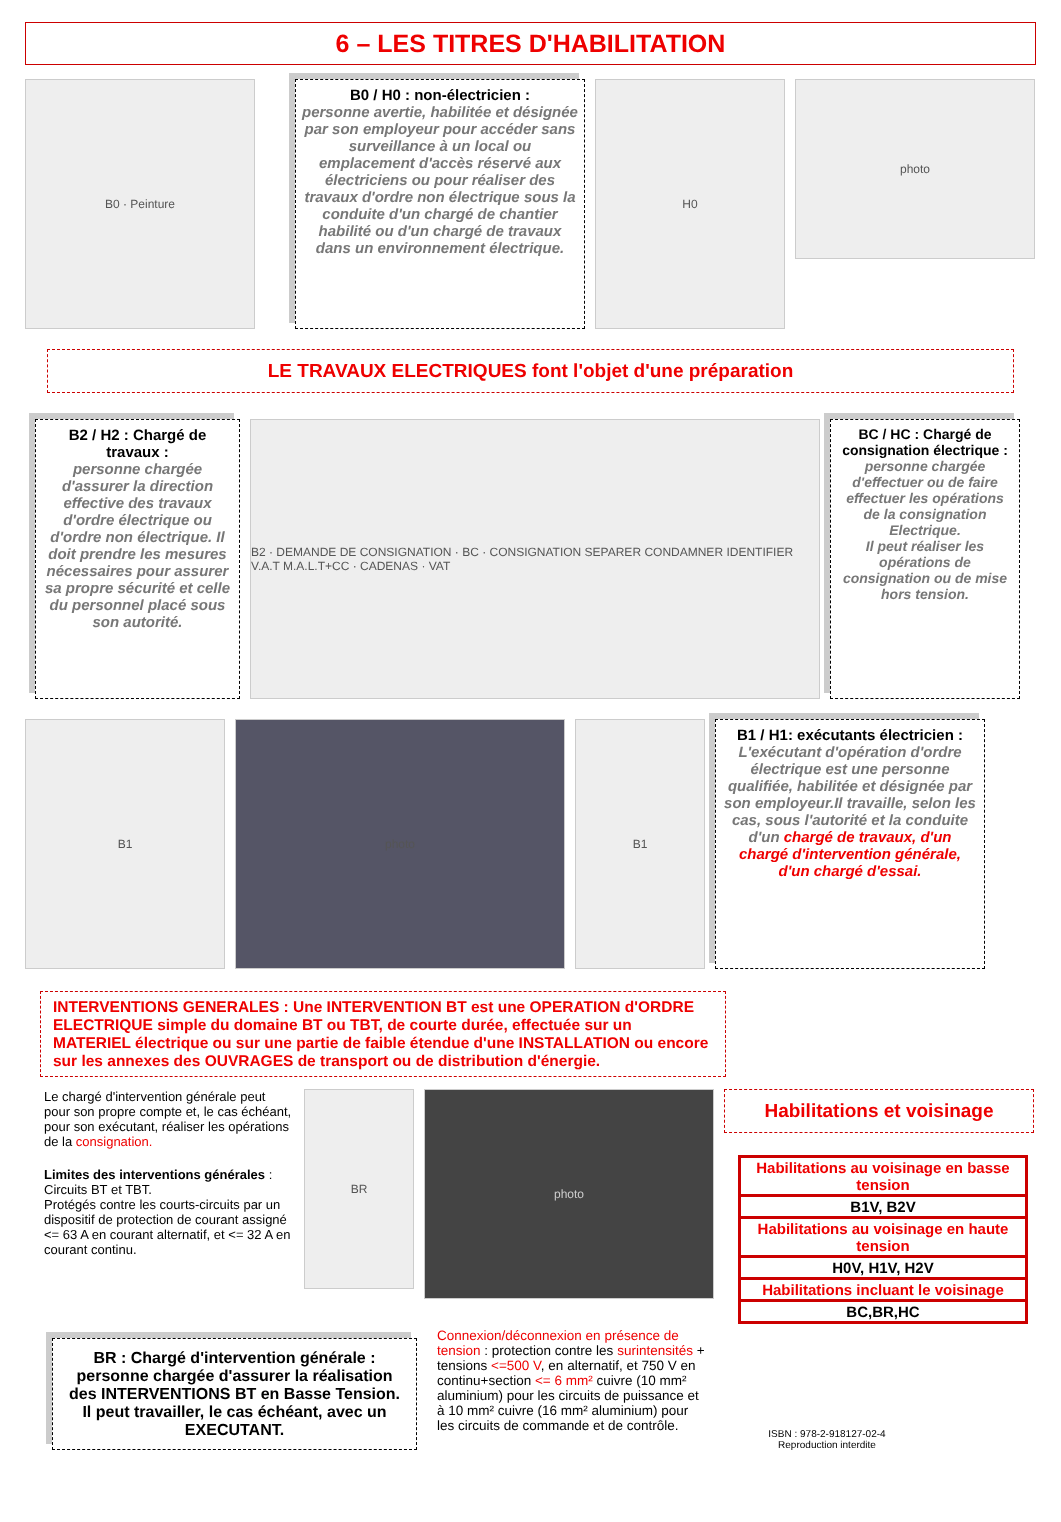6 – LES TITRES D'HABILITATION
B0 · Peinture
B0 / H0 : non-électricien :
personne avertie, habilitée et désignée par son employeur pour accéder sans surveillance à un local ou emplacement d'accès réservé aux électriciens ou pour réaliser des travaux d'ordre non électrique sous la conduite d'un chargé de chantier habilité ou d'un chargé de travaux dans un environnement électrique.
H0
photo
LE TRAVAUX ELECTRIQUES font l'objet d'une préparation
B2 / H2 : Chargé de travaux :
personne chargée d'assurer la direction effective des travaux d'ordre électrique ou d'ordre non électrique. Il doit prendre les mesures nécessaires pour assurer sa propre sécurité et celle du personnel placé sous son autorité.
B2 · DEMANDE DE CONSIGNATION · BC · CONSIGNATION SEPARER CONDAMNER IDENTIFIER V.A.T M.A.L.T+CC · CADENAS · VAT
BC / HC : Chargé de consignation électrique :
personne chargée d'effectuer ou de faire effectuer les opérations de la consignation Electrique.
Il peut réaliser les opérations de consignation ou de mise hors tension.
B1 photo B1
B1 / H1: exécutants électricien :
L'exécutant d'opération d'ordre électrique est une personne qualifiée, habilitée et désignée par son employeur.Il travaille, selon les cas, sous l'autorité et la conduite d'un chargé de travaux, d'un chargé d'intervention générale, d'un chargé d'essai.
INTERVENTIONS GENERALES : Une INTERVENTION BT est une OPERATION d'ORDRE ELECTRIQUE simple du domaine BT ou TBT, de courte durée, effectuée sur un MATERIEL électrique ou sur une partie de faible étendue d'une INSTALLATION ou encore sur les annexes des OUVRAGES de transport ou de distribution d'énergie.
Le chargé d'intervention générale peut pour son propre compte et, le cas échéant, pour son exécutant, réaliser les opérations de la consignation.
Limites des interventions générales :
Circuits BT et TBT.
Protégés contre les courts-circuits par un dispositif de protection de courant assigné <= 63 A en courant alternatif, et <= 32 A en courant continu.
BR
photo
Habilitations et voisinage
| Habilitations au voisinage en basse tension |
| B1V, B2V |
| Habilitations au voisinage en haute tension |
| H0V, H1V, H2V |
| Habilitations incluant le voisinage |
| BC,BR,HC |
BR : Chargé d'intervention générale :
personne chargée d'assurer la réalisation des INTERVENTIONS BT en Basse Tension. Il peut travailler, le cas échéant, avec un EXECUTANT.
Connexion/déconnexion en présence de tension : protection contre les surintensités + tensions <=500 V, en alternatif, et 750 V en continu+section <= 6 mm² cuivre (10 mm² aluminium) pour les circuits de puissance et à 10 mm² cuivre (16 mm² aluminium) pour les circuits de commande et de contrôle.
ISBN : 978-2-918127-02-4
Reproduction interdite